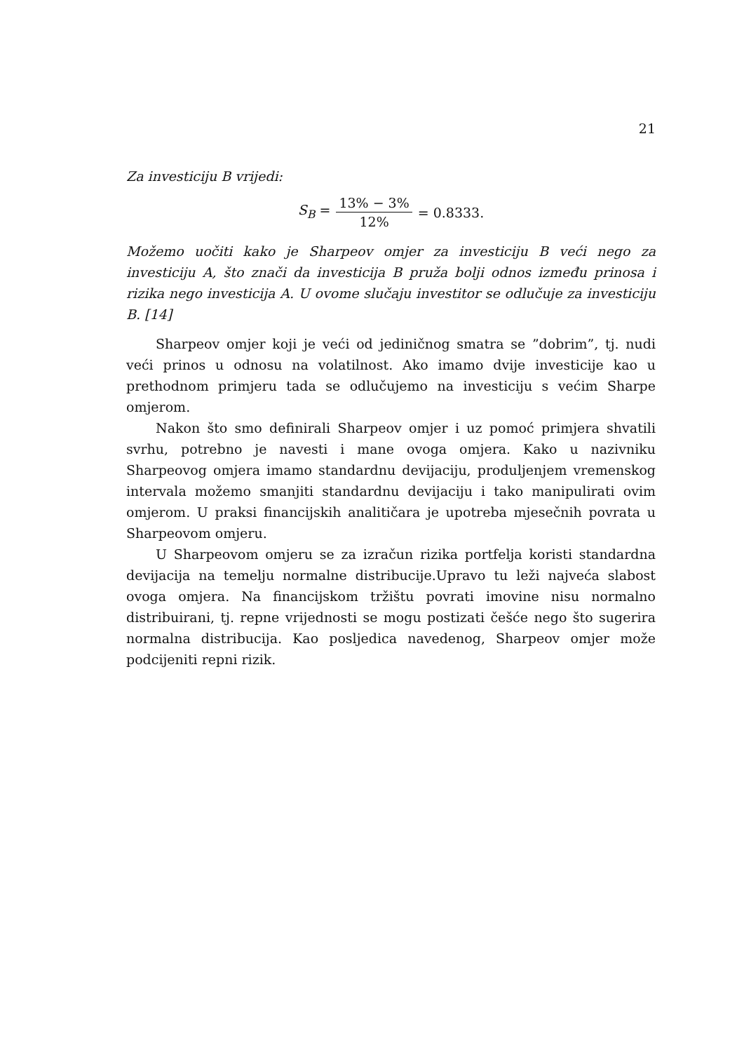21
Za investiciju B vrijedi:
S<sub>B</sub> = 13% − 3% 12% = 0.8333.
Možemo uočiti kako je Sharpeov omjer za investiciju B veći nego za investiciju A, što znači da investicija B pruža bolji odnos između prinosa i rizika nego investicija A. U ovome slučaju investitor se odlučuje za investiciju B. [14]
Sharpeov omjer koji je veći od jediničnog smatra se ”dobrim”, tj. nudi veći prinos u odnosu na volatilnost. Ako imamo dvije investicije kao u prethodnom primjeru tada se odlučujemo na investiciju s većim Sharpe omjerom.
Nakon što smo definirali Sharpeov omjer i uz pomoć primjera shvatili svrhu, potrebno je navesti i mane ovoga omjera. Kako u nazivniku Sharpeovog omjera imamo standardnu devijaciju, produljenjem vremenskog intervala možemo smanjiti standardnu devijaciju i tako manipulirati ovim omjerom. U praksi financijskih analitičara je upotreba mjesečnih povrata u Sharpeovom omjeru.
U Sharpeovom omjeru se za izračun rizika portfelja koristi standardna devijacija na temelju normalne distribucije.Upravo tu leži najveća slabost ovoga omjera. Na financijskom tržištu povrati imovine nisu normalno distribuirani, tj. repne vrijednosti se mogu postizati češće nego što sugerira normalna distribucija. Kao posljedica navedenog, Sharpeov omjer može podcijeniti repni rizik.